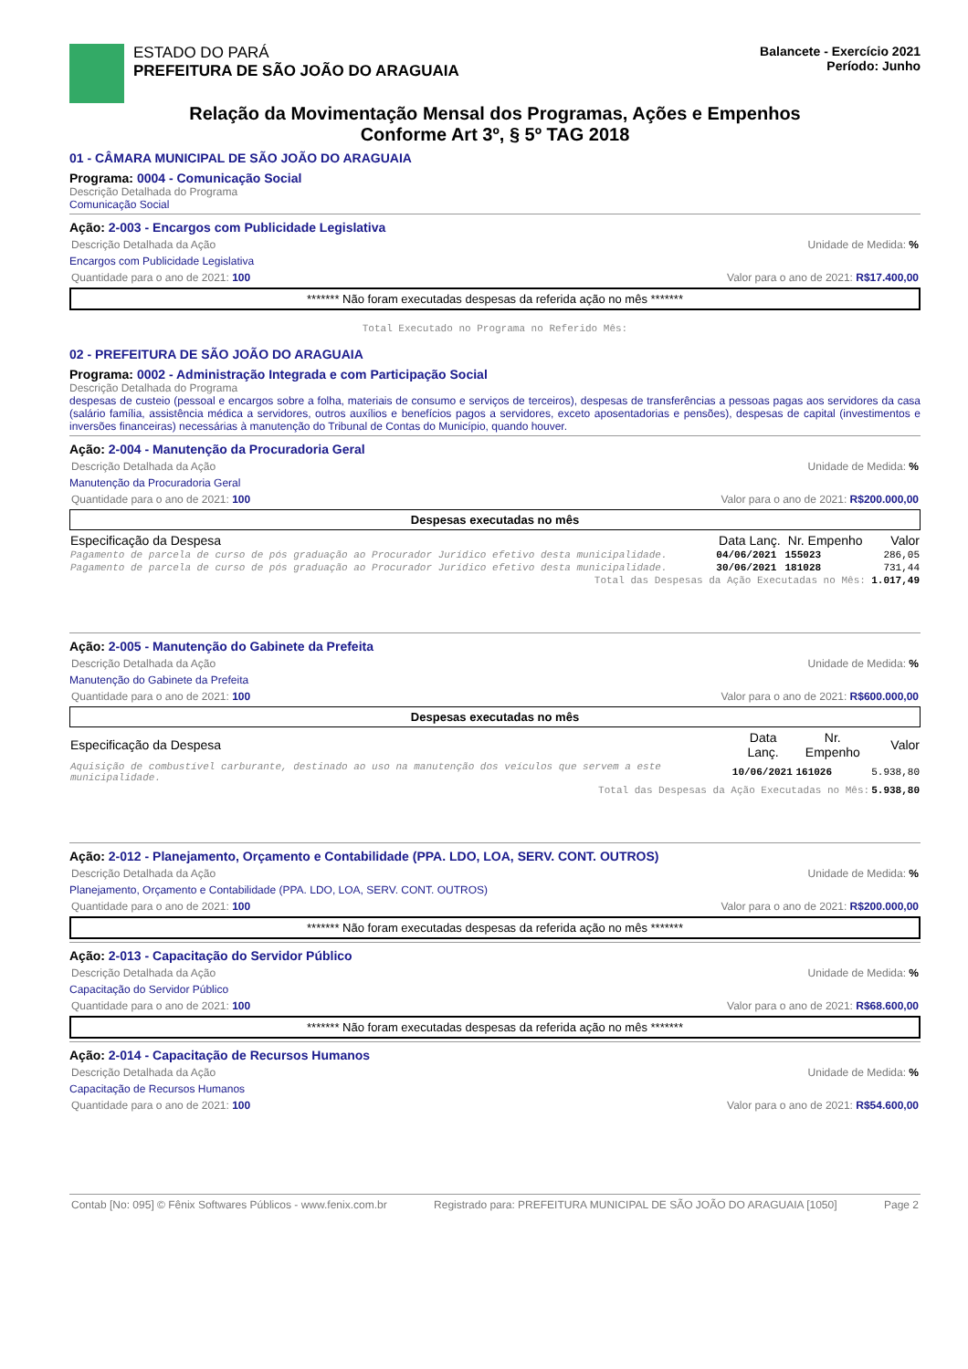ESTADO DO PARÁ
PREFEITURA DE SÃO JOÃO DO ARAGUAIA
Balancete - Exercício 2021
Período: Junho
Relação da Movimentação Mensal dos Programas, Ações e Empenhos
Conforme Art 3º, § 5º TAG 2018
01 - CÂMARA MUNICIPAL DE SÃO JOÃO DO ARAGUAIA
Programa: 0004 - Comunicação Social
Descrição Detalhada do Programa
Comunicação Social
Ação: 2-003 - Encargos com Publicidade Legislativa
Descrição Detalhada da Ação Unidade de Medida: %
Encargos com Publicidade Legislativa
Quantidade para o ano de 2021: 100 Valor para o ano de 2021: R$17.400,00
******* Não foram executadas despesas da referida ação no mês *******
Total Executado no Programa no Referido Mês:
02 - PREFEITURA DE SÃO JOÃO DO ARAGUAIA
Programa: 0002 - Administração Integrada e com Participação Social
Descrição Detalhada do Programa
despesas de custeio (pessoal e encargos sobre a folha, materiais de consumo e serviços de terceiros), despesas de transferências a pessoas pagas aos servidores da casa (salário família, assistência médica a servidores, outros auxílios e benefícios pagos a servidores, exceto aposentadorias e pensões), despesas de capital (investimentos e inversões financeiras) necessárias à manutenção do Tribunal de Contas do Município, quando houver.
Ação: 2-004 - Manutenção da Procuradoria Geral
Descrição Detalhada da Ação Unidade de Medida: %
Manutenção da Procuradoria Geral
Quantidade para o ano de 2021: 100 Valor para o ano de 2021: R$200.000,00
Despesas executadas no mês
| Especificação da Despesa | Data Lanç. | Nr. Empenho | Valor |
| --- | --- | --- | --- |
| Pagamento de parcela de curso de pós graduação ao Procurador Jurídico efetivo desta municipalidade. | 04/06/2021 | 155023 | 286,05 |
| Pagamento de parcela de curso de pós graduação ao Procurador Jurídico efetivo desta municipalidade. | 30/06/2021 | 181028 | 731,44 |
| Total das Despesas da Ação Executadas no Mês: | | | 1.017,49 |
Ação: 2-005 - Manutenção do Gabinete da Prefeita
Descrição Detalhada da Ação Unidade de Medida: %
Manutenção do Gabinete da Prefeita
Quantidade para o ano de 2021: 100 Valor para o ano de 2021: R$600.000,00
Despesas executadas no mês
| Especificação da Despesa | Data Lanç. | Nr. Empenho | Valor |
| --- | --- | --- | --- |
| Aquisição de combustível carburante, destinado ao uso na manutenção dos veículos que servem a este municipalidade. | 10/06/2021 | 161026 | 5.938,80 |
| Total das Despesas da Ação Executadas no Mês: | | | 5.938,80 |
Ação: 2-012 - Planejamento, Orçamento e Contabilidade (PPA. LDO, LOA, SERV. CONT. OUTROS)
Descrição Detalhada da Ação Unidade de Medida: %
Planejamento, Orçamento e Contabilidade (PPA. LDO, LOA, SERV. CONT. OUTROS)
Quantidade para o ano de 2021: 100 Valor para o ano de 2021: R$200.000,00
******* Não foram executadas despesas da referida ação no mês *******
Ação: 2-013 - Capacitação do Servidor Público
Descrição Detalhada da Ação Unidade de Medida: %
Capacitação do Servidor Público
Quantidade para o ano de 2021: 100 Valor para o ano de 2021: R$68.600,00
******* Não foram executadas despesas da referida ação no mês *******
Ação: 2-014 - Capacitação de Recursos Humanos
Descrição Detalhada da Ação Unidade de Medida: %
Capacitação de Recursos Humanos
Quantidade para o ano de 2021: 100 Valor para o ano de 2021: R$54.600,00
Contab [No: 095] © Fênix Softwares Públicos - www.fenix.com.br Registrado para: PREFEITURA MUNICIPAL DE SÃO JOÃO DO ARAGUAIA [1050] Page 2